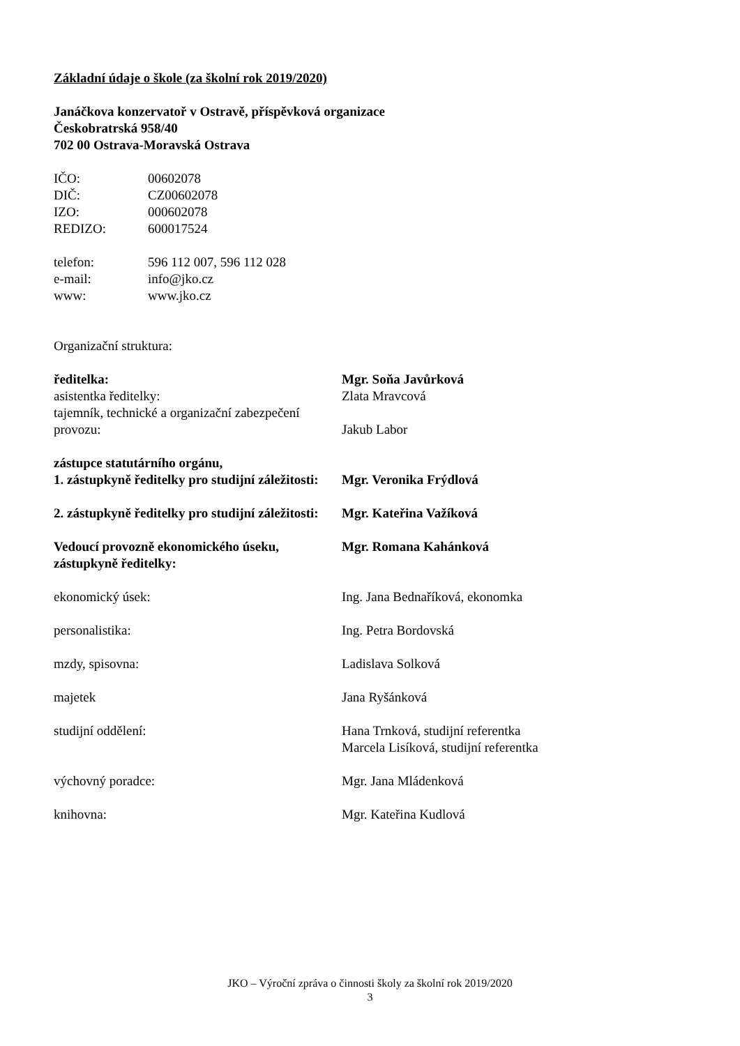Základní údaje o škole (za školní rok 2019/2020)
Janáčkova konzervatoř v Ostravě, příspěvková organizace
Českobratrská 958/40
702 00 Ostrava-Moravská Ostrava
IČO: 00602078
DIČ: CZ00602078
IZO: 000602078
REDIZO: 600017524
telefon: 596 112 007, 596 112 028
e-mail: info@jko.cz
www: www.jko.cz
Organizační struktura:
ředitelka: Mgr. Soňa Javůrková
asistentka ředitelky: Zlata Mravcová
tajemník, technické a organizační zabezpečení provozu:
Jakub Labor
zástupce statutárního orgánu,
1. zástupkyně ředitelky pro studijní záležitosti:
Mgr. Veronika Frýdlová
2. zástupkyně ředitelky pro studijní záležitosti:
Mgr. Kateřina Važíková
Vedoucí provozně ekonomického úseku, zástupkyně ředitelky:
Mgr. Romana Kahánková
ekonomický úsek: Ing. Jana Bednaříková, ekonomka
personalistika: Ing. Petra Bordovská
mzdy, spisovna: Ladislava Solková
majetek Jana Ryšánková
studijní oddělení: Hana Trnková, studijní referentka
Marcela Lisíková, studijní referentka
výchovný poradce: Mgr. Jana Mládenková
knihovna: Mgr. Kateřina Kudlová
JKO – Výroční zpráva o činnosti školy za školní rok 2019/2020
3